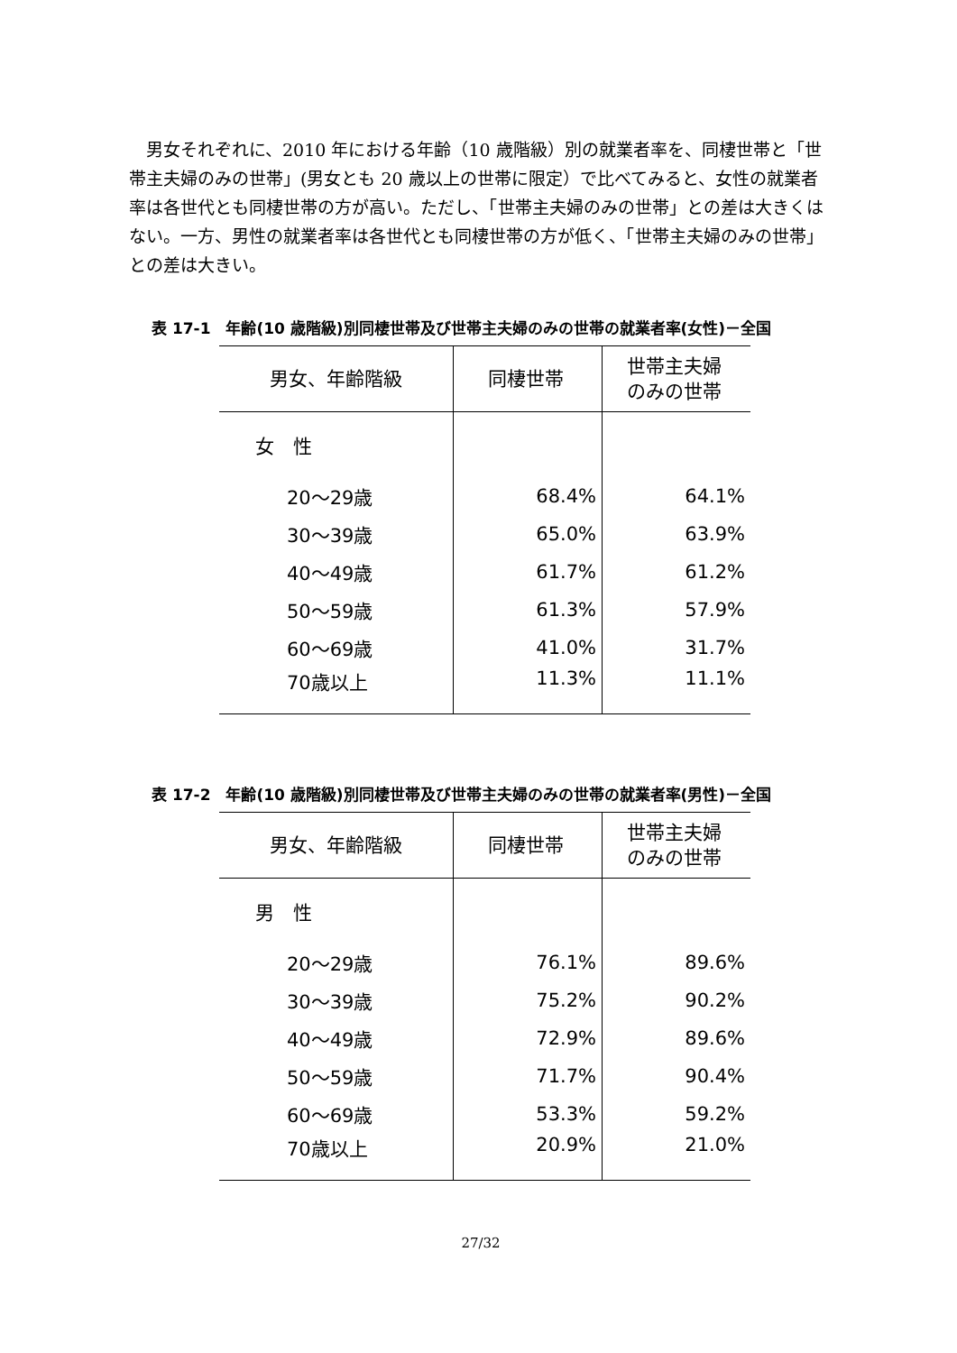男女それぞれに、2010 年における年齢（10 歳階級）別の就業者率を、同棲世帯と「世帯主夫婦のみの世帯」(男女とも 20 歳以上の世帯に限定）で比べてみると、女性の就業者率は各世代とも同棲世帯の方が高い。ただし、「世帯主夫婦のみの世帯」との差は大きくはない。一方、男性の就業者率は各世代とも同棲世帯の方が低く、「世帯主夫婦のみの世帯」との差は大きい。
表 17-1　年齢(10 歳階級)別同棲世帯及び世帯主夫婦のみの世帯の就業者率(女性)－全国
| 男女、年齢階級 | 同棲世帯 | 世帯主夫婦 のみの世帯 |
| --- | --- | --- |
| 女 性 | | |
| 20～29歳 | 68.4% | 64.1% |
| 30～39歳 | 65.0% | 63.9% |
| 40～49歳 | 61.7% | 61.2% |
| 50～59歳 | 61.3% | 57.9% |
| 60～69歳 | 41.0% | 31.7% |
| 70歳以上 | 11.3% | 11.1% |
表 17-2　年齢(10 歳階級)別同棲世帯及び世帯主夫婦のみの世帯の就業者率(男性)－全国
| 男女、年齢階級 | 同棲世帯 | 世帯主夫婦 のみの世帯 |
| --- | --- | --- |
| 男 性 | | |
| 20～29歳 | 76.1% | 89.6% |
| 30～39歳 | 75.2% | 90.2% |
| 40～49歳 | 72.9% | 89.6% |
| 50～59歳 | 71.7% | 90.4% |
| 60～69歳 | 53.3% | 59.2% |
| 70歳以上 | 20.9% | 21.0% |
27/32